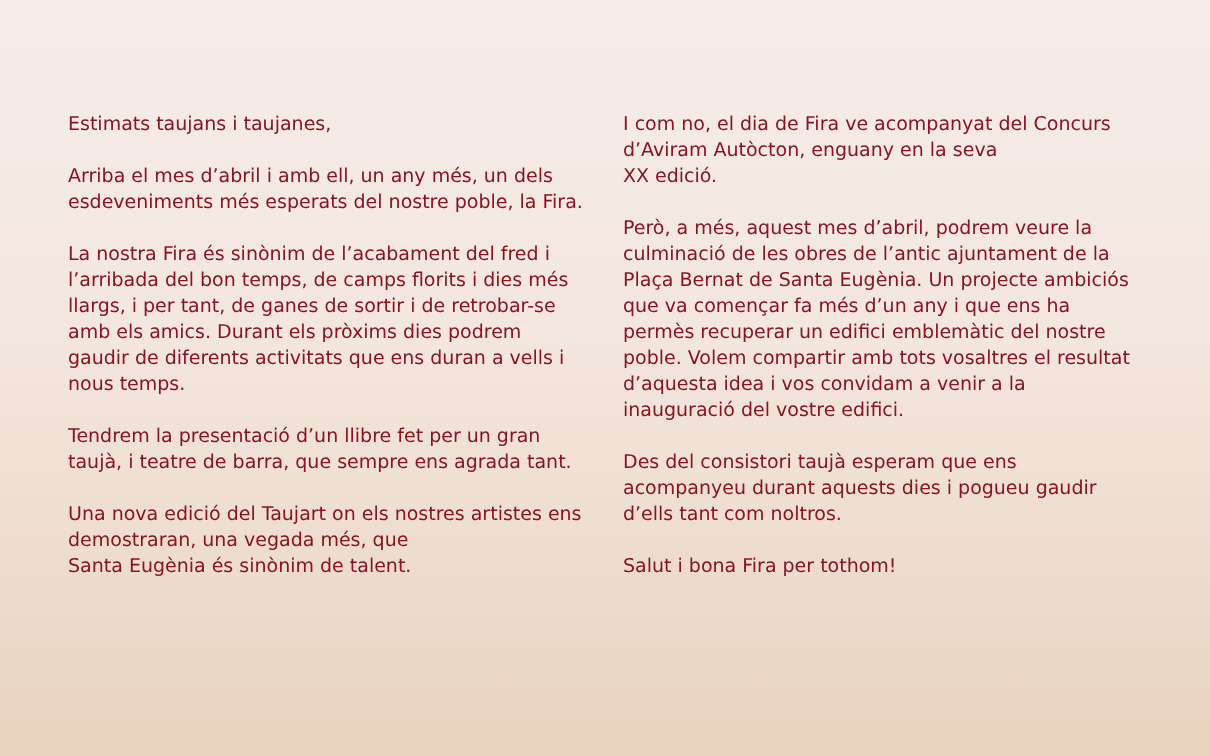Estimats taujans i taujanes,
Arriba el mes d’abril i amb ell, un any més, un dels esdeveniments més esperats del nostre poble, la Fira.
La nostra Fira és sinònim de l’acabament del fred i l’arribada del bon temps, de camps florits i dies més llargs, i per tant, de ganes de sortir i de retrobar-se amb els amics. Durant els pròxims dies podrem gaudir de diferents activitats que ens duran a vells i nous temps.
Tendrem la presentació d’un llibre fet per un gran taujà, i teatre de barra, que sempre ens agrada tant.
Una nova edició del Taujart on els nostres artistes ens demostraran, una vegada més, que
Santa Eugènia és sinònim de talent.
I com no, el dia de Fira ve acompanyat del Concurs d’Aviram Autòcton, enguany en la seva
XX edició.
Però, a més, aquest mes d’abril, podrem veure la culminació de les obres de l’antic ajuntament de la Plaça Bernat de Santa Eugènia. Un projecte ambiciós que va començar fa més d’un any i que ens ha permès recuperar un edifici emblemàtic del nostre poble. Volem compartir amb tots vosaltres el resultat d’aquesta idea i vos convidam a venir a la inauguració del vostre edifici.
Des del consistori taujà esperam que ens acompanyeu durant aquests dies i pogueu gaudir d’ells tant com noltros.
Salut i bona Fira per tothom!